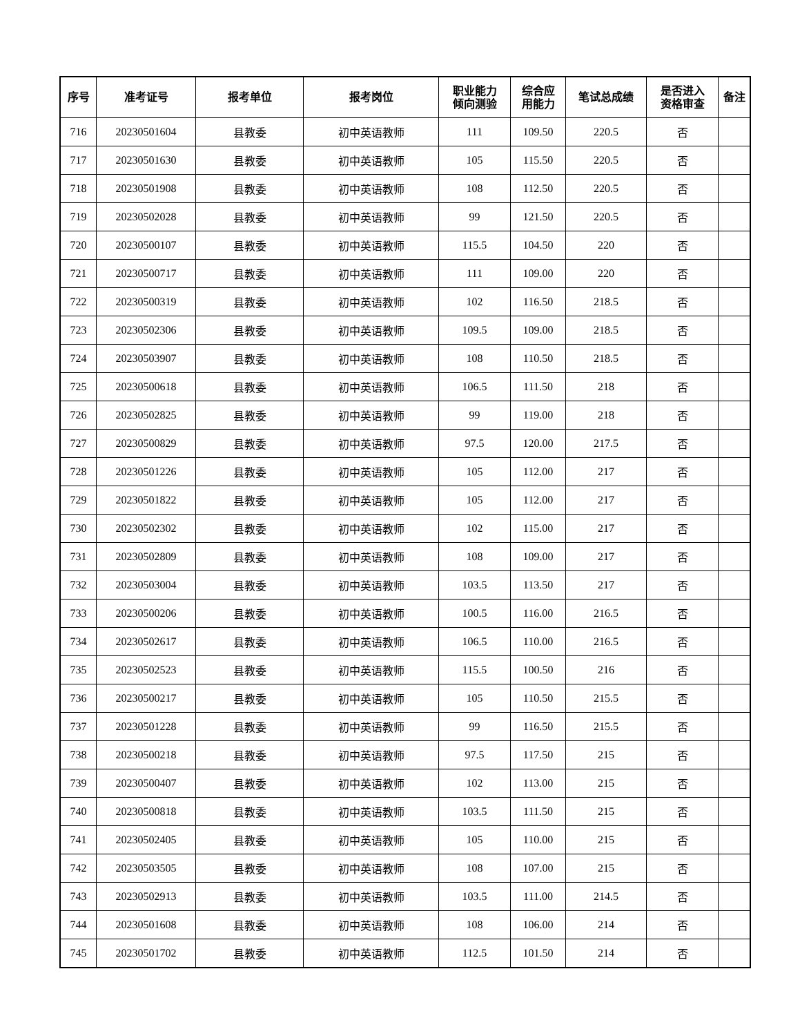| 序号 | 准考证号 | 报考单位 | 报考岗位 | 职业能力 倾向测验 | 综合应 用能力 | 笔试总成绩 | 是否进入 资格审查 | 备注 |
| --- | --- | --- | --- | --- | --- | --- | --- | --- |
| 716 | 20230501604 | 县教委 | 初中英语教师 | 111 | 109.50 | 220.5 | 否 | |
| 717 | 20230501630 | 县教委 | 初中英语教师 | 105 | 115.50 | 220.5 | 否 | |
| 718 | 20230501908 | 县教委 | 初中英语教师 | 108 | 112.50 | 220.5 | 否 | |
| 719 | 20230502028 | 县教委 | 初中英语教师 | 99 | 121.50 | 220.5 | 否 | |
| 720 | 20230500107 | 县教委 | 初中英语教师 | 115.5 | 104.50 | 220 | 否 | |
| 721 | 20230500717 | 县教委 | 初中英语教师 | 111 | 109.00 | 220 | 否 | |
| 722 | 20230500319 | 县教委 | 初中英语教师 | 102 | 116.50 | 218.5 | 否 | |
| 723 | 20230502306 | 县教委 | 初中英语教师 | 109.5 | 109.00 | 218.5 | 否 | |
| 724 | 20230503907 | 县教委 | 初中英语教师 | 108 | 110.50 | 218.5 | 否 | |
| 725 | 20230500618 | 县教委 | 初中英语教师 | 106.5 | 111.50 | 218 | 否 | |
| 726 | 20230502825 | 县教委 | 初中英语教师 | 99 | 119.00 | 218 | 否 | |
| 727 | 20230500829 | 县教委 | 初中英语教师 | 97.5 | 120.00 | 217.5 | 否 | |
| 728 | 20230501226 | 县教委 | 初中英语教师 | 105 | 112.00 | 217 | 否 | |
| 729 | 20230501822 | 县教委 | 初中英语教师 | 105 | 112.00 | 217 | 否 | |
| 730 | 20230502302 | 县教委 | 初中英语教师 | 102 | 115.00 | 217 | 否 | |
| 731 | 20230502809 | 县教委 | 初中英语教师 | 108 | 109.00 | 217 | 否 | |
| 732 | 20230503004 | 县教委 | 初中英语教师 | 103.5 | 113.50 | 217 | 否 | |
| 733 | 20230500206 | 县教委 | 初中英语教师 | 100.5 | 116.00 | 216.5 | 否 | |
| 734 | 20230502617 | 县教委 | 初中英语教师 | 106.5 | 110.00 | 216.5 | 否 | |
| 735 | 20230502523 | 县教委 | 初中英语教师 | 115.5 | 100.50 | 216 | 否 | |
| 736 | 20230500217 | 县教委 | 初中英语教师 | 105 | 110.50 | 215.5 | 否 | |
| 737 | 20230501228 | 县教委 | 初中英语教师 | 99 | 116.50 | 215.5 | 否 | |
| 738 | 20230500218 | 县教委 | 初中英语教师 | 97.5 | 117.50 | 215 | 否 | |
| 739 | 20230500407 | 县教委 | 初中英语教师 | 102 | 113.00 | 215 | 否 | |
| 740 | 20230500818 | 县教委 | 初中英语教师 | 103.5 | 111.50 | 215 | 否 | |
| 741 | 20230502405 | 县教委 | 初中英语教师 | 105 | 110.00 | 215 | 否 | |
| 742 | 20230503505 | 县教委 | 初中英语教师 | 108 | 107.00 | 215 | 否 | |
| 743 | 20230502913 | 县教委 | 初中英语教师 | 103.5 | 111.00 | 214.5 | 否 | |
| 744 | 20230501608 | 县教委 | 初中英语教师 | 108 | 106.00 | 214 | 否 | |
| 745 | 20230501702 | 县教委 | 初中英语教师 | 112.5 | 101.50 | 214 | 否 | |